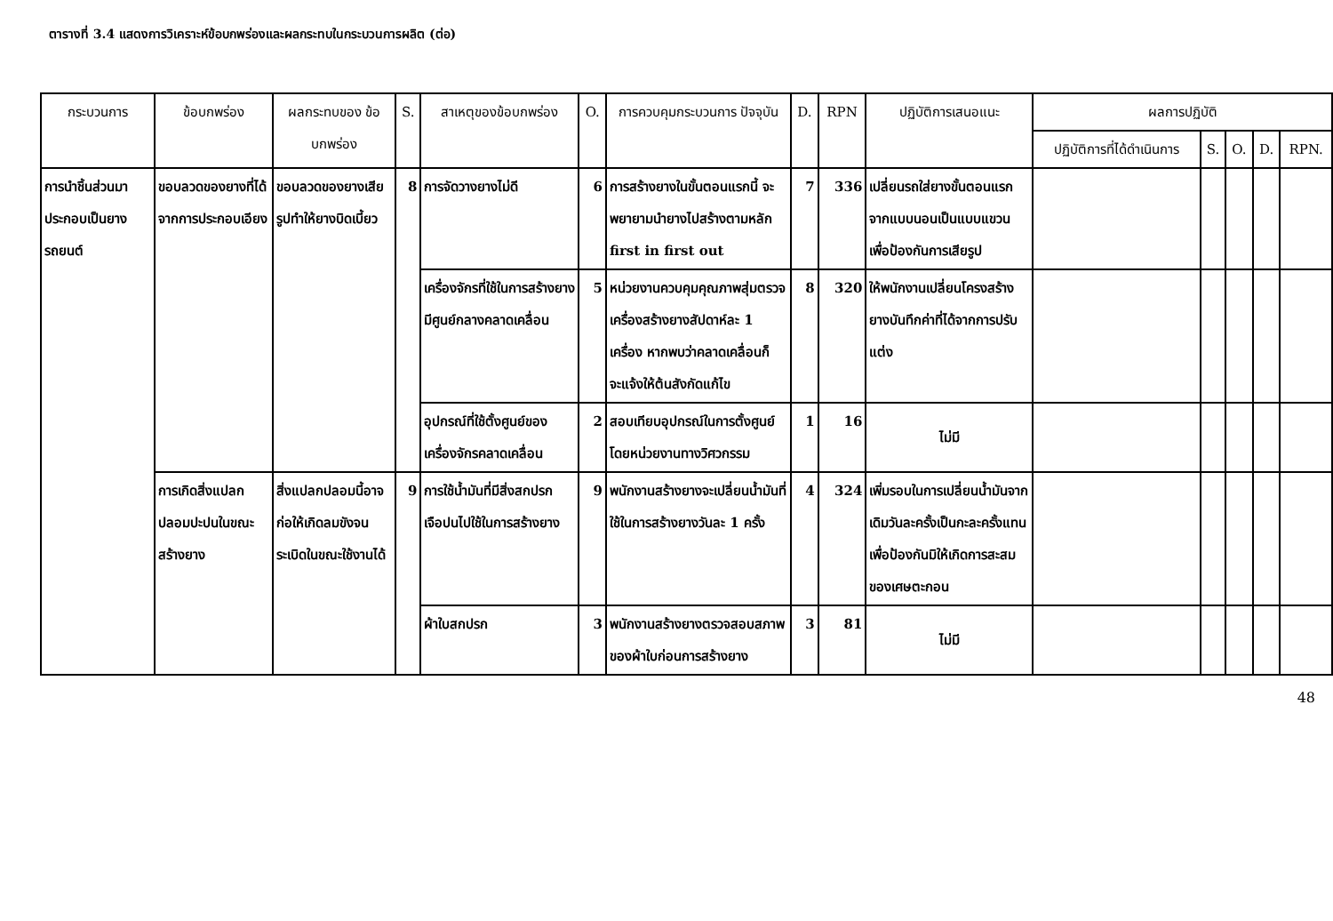ตารางที่ 3.4 แสดงการวิเคราะห์ข้อบกพร่องและผลกระทบในกระบวนการผลิต (ต่อ)
| กระบวนการ | ข้อบกพร่อง | ผลกระทบของ ข้อบกพร่อง | S. | สาเหตุของข้อบกพร่อง | O. | การควบคุมกระบวนการ ปัจจุบัน | D. | RPN | ปฏิบัติการเสนอแนะ | ผลการปฏิบัติ | | | | |
| --- | --- | --- | --- | --- | --- | --- | --- | --- | --- | --- | --- | --- | --- | --- |
| | | | | | | | | | | ปฏิบัติการที่ได้ดำเนินการ | S. | O. | D. | RPN. |
| การนำชิ้นส่วนมาประกอบเป็นยางรถยนต์ | ขอบลวดของยางที่ได้จากการประกอบเอียง | ขอบลวดของยางเสียรูปทำให้ยางบิดเบี้ยว | 8 | การจัดวางยางไม่ดี | 6 | การสร้างยางในขั้นตอนแรกนี้ จะพยายามนำยางไปสร้างตามหลัก first in first out | 7 | 336 | เปลี่ยนรถใส่ยางขั้นตอนแรกจากแบบนอนเป็นแบบแขวนเพื่อป้องกันการเสียรูป | | | | | |
| | | | | เครื่องจักรที่ใช้ในการสร้างยาง มีศูนย์กลางคลาดเคลื่อน | 5 | หน่วยงานควบคุมคุณภาพสุ่มตรวจเครื่องสร้างยางสัปดาห์ละ 1 เครื่อง หากพบว่าคลาดเคลื่อนก็จะแจ้งให้ต้นสังกัดแก้ไข | 8 | 320 | ให้พนักงานเปลี่ยนโครงสร้างยางบันทึกค่าที่ได้จากการปรับแต่ง | | | | | |
| | | | | อุปกรณ์ที่ใช้ตั้งศูนย์ของเครื่องจักรคลาดเคลื่อน | 2 | สอบเทียบอุปกรณ์ในการตั้งศูนย์โดยหน่วยงานทางวิศวกรรม | 1 | 16 | ไม่มี | | | | | |
| | การเกิดสิ่งแปลกปลอมปะปนในขณะสร้างยาง | สิ่งแปลกปลอมนี้อาจก่อให้เกิดลมขังจนระเบิดในขณะใช้งานได้ | 9 | การใช้น้ำมันที่มีสิ่งสกปรกเจือปนไปใช้ในการสร้างยาง | 9 | พนักงานสร้างยางจะเปลี่ยนน้ำมันที่ใช้ในการสร้างยางวันละ 1 ครั้ง | 4 | 324 | เพิ่มรอบในการเปลี่ยนน้ำมันจากเดิมวันละครั้งเป็นกะละครั้งแทน เพื่อป้องกันมิให้เกิดการสะสมของเศษตะกอน | | | | | |
| | | | | ผ้าใบสกปรก | 3 | พนักงานสร้างยางตรวจสอบสภาพของผ้าใบก่อนการสร้างยาง | 3 | 81 | ไม่มี | | | | | |
48